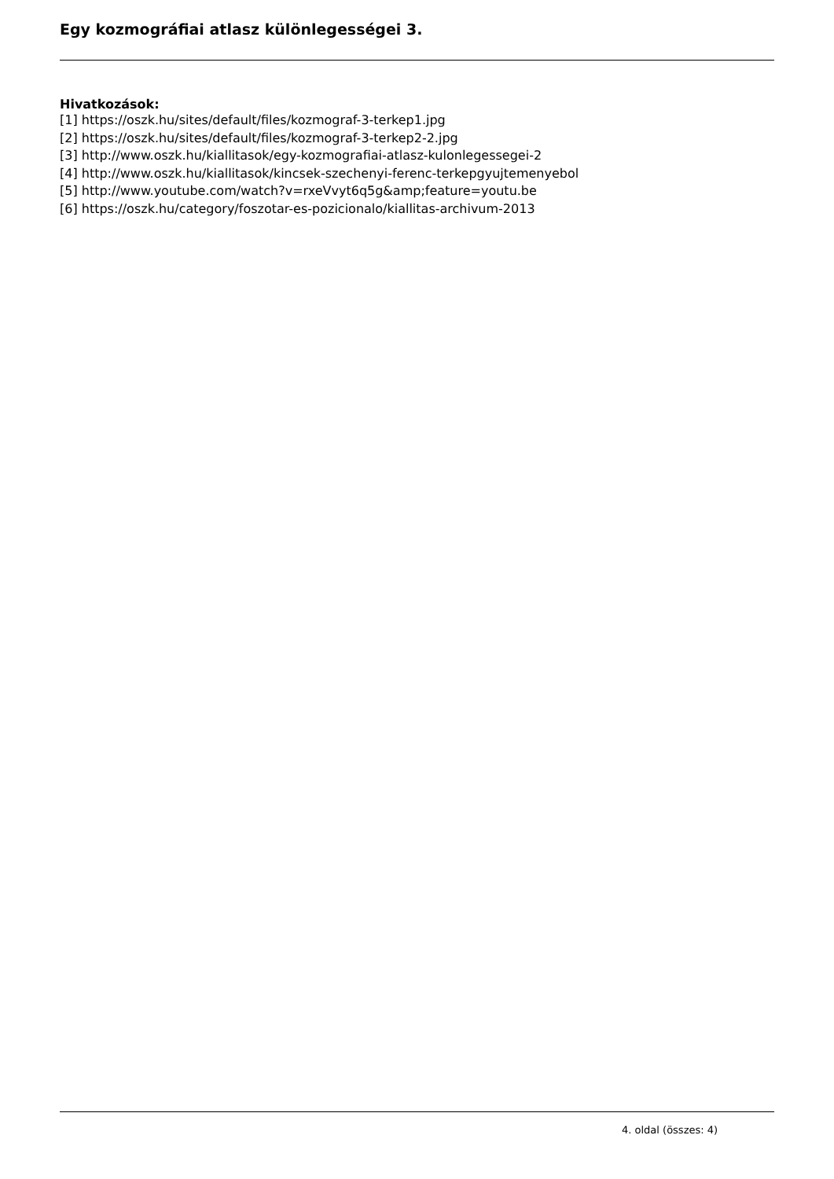Egy kozmográfiai atlasz különlegességei 3.
Hivatkozások:
[1] https://oszk.hu/sites/default/files/kozmograf-3-terkep1.jpg
[2] https://oszk.hu/sites/default/files/kozmograf-3-terkep2-2.jpg
[3] http://www.oszk.hu/kiallitasok/egy-kozmografiai-atlasz-kulonlegessegei-2
[4] http://www.oszk.hu/kiallitasok/kincsek-szechenyi-ferenc-terkepgyujtemenyebol
[5] http://www.youtube.com/watch?v=rxeVvyt6q5g&amp;feature=youtu.be
[6] https://oszk.hu/category/foszotar-es-pozicionalo/kiallitas-archivum-2013
4. oldal (összes: 4)